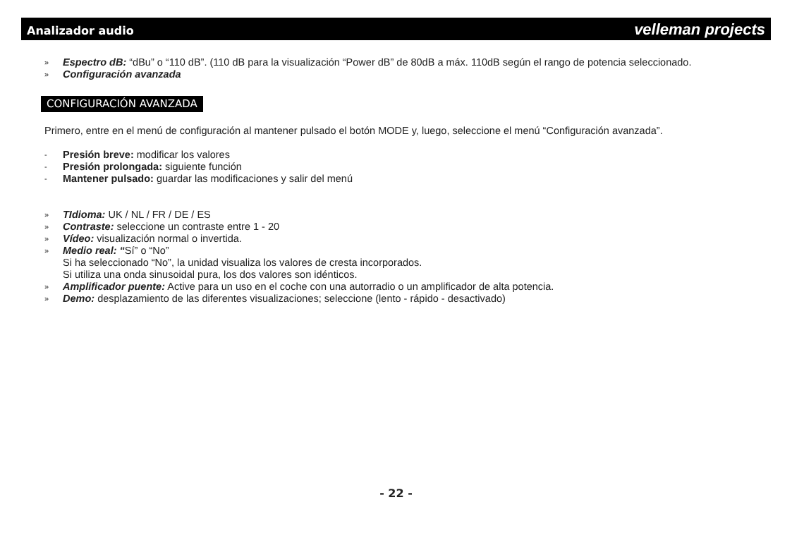Analizador audio velleman projects
» Espectro dB: “dBu” o “110 dB”. (110 dB para la visualización “Power dB” de 80dB a máx. 110dB según el rango de potencia seleccionado.
» Configuración avanzada
CONFIGURACIÓN AVANZADA
Primero, entre en el menú de configuración al mantener pulsado el botón MODE y, luego, seleccione el menú “Configuración avanzada”.
- Presión breve: modificar los valores
- Presión prolongada: siguiente función
- Mantener pulsado: guardar las modificaciones y salir del menú
» TIdioma: UK / NL / FR / DE / ES
» Contraste: seleccione un contraste entre 1 - 20
» Vídeo: visualización normal o invertida.
» Medio real: “Sí” o “No”
Si ha seleccionado “No”, la unidad visualiza los valores de cresta incorporados.
Si utiliza una onda sinusoidal pura, los dos valores son idénticos.
» Amplificador puente: Active para un uso en el coche con una autorradio o un amplificador de alta potencia.
» Demo: desplazamiento de las diferentes visualizaciones; seleccione (lento - rápido - desactivado)
- 22 -